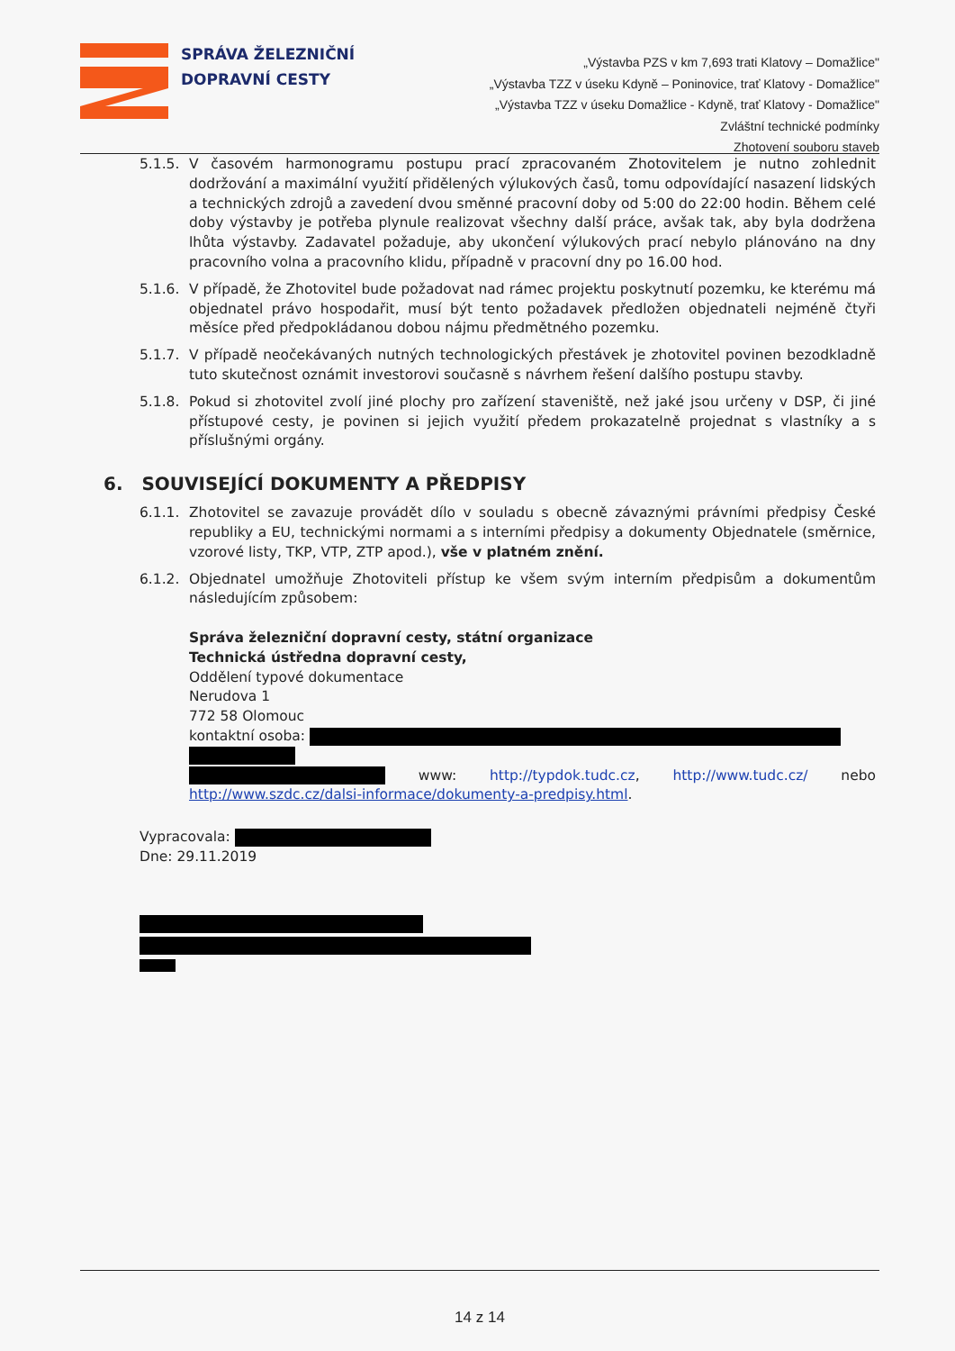SPRÁVA ŽELEZNIČNÍ
DOPRAVNÍ CESTY
„Výstavba PZS v km 7,693 trati Klatovy – Domažlice"
„Výstavba TZZ v úseku Kdyně – Poninovice, trať Klatovy - Domažlice"
„Výstavba TZZ v úseku Domažlice - Kdyně, trať Klatovy - Domažlice"
Zvláštní technické podmínky
Zhotovení souboru staveb
5.1.5.
V časovém harmonogramu postupu prací zpracovaném Zhotovitelem je nutno zohlednit dodržování a maximální využití přidělených výlukových časů, tomu odpovídající nasazení lidských a technických zdrojů a zavedení dvou směnné pracovní doby od 5:00 do 22:00 hodin. Během celé doby výstavby je potřeba plynule realizovat všechny další práce, avšak tak, aby byla dodržena lhůta výstavby. Zadavatel požaduje, aby ukončení výlukových prací nebylo plánováno na dny pracovního volna a pracovního klidu, případně v pracovní dny po 16.00 hod.
5.1.6.
V případě, že Zhotovitel bude požadovat nad rámec projektu poskytnutí pozemku, ke kterému má objednatel právo hospodařit, musí být tento požadavek předložen objednateli nejméně čtyři měsíce před předpokládanou dobou nájmu předmětného pozemku.
5.1.7.
V případě neočekávaných nutných technologických přestávek je zhotovitel povinen bezodkladně tuto skutečnost oznámit investorovi současně s návrhem řešení dalšího postupu stavby.
5.1.8.
Pokud si zhotovitel zvolí jiné plochy pro zařízení staveniště, než jaké jsou určeny v DSP, či jiné přístupové cesty, je povinen si jejich využití předem prokazatelně projednat s vlastníky a s příslušnými orgány.
6. SOUVISEJÍCÍ DOKUMENTY A PŘEDPISY
6.1.1.
Zhotovitel se zavazuje provádět dílo v souladu s obecně závaznými právními předpisy České republiky a EU, technickými normami a s interními předpisy a dokumenty Objednatele (směrnice, vzorové listy, TKP, VTP, ZTP apod.), vše v platném znění.
6.1.2.
Objednatel umožňuje Zhotoviteli přístup ke všem svým interním předpisům a dokumentům následujícím způsobem:
Správa železniční dopravní cesty, státní organizace
Technická ústředna dopravní cesty,
Oddělení typové dokumentace
Nerudova 1
772 58 Olomouc
kontaktní osoba:
www: http://typdok.tudc.cz, http://www.tudc.cz/ nebo http://www.szdc.cz/dalsi-informace/dokumenty-a-predpisy.html.
Vypracovala:
Dne: 29.11.2019
14 z 14